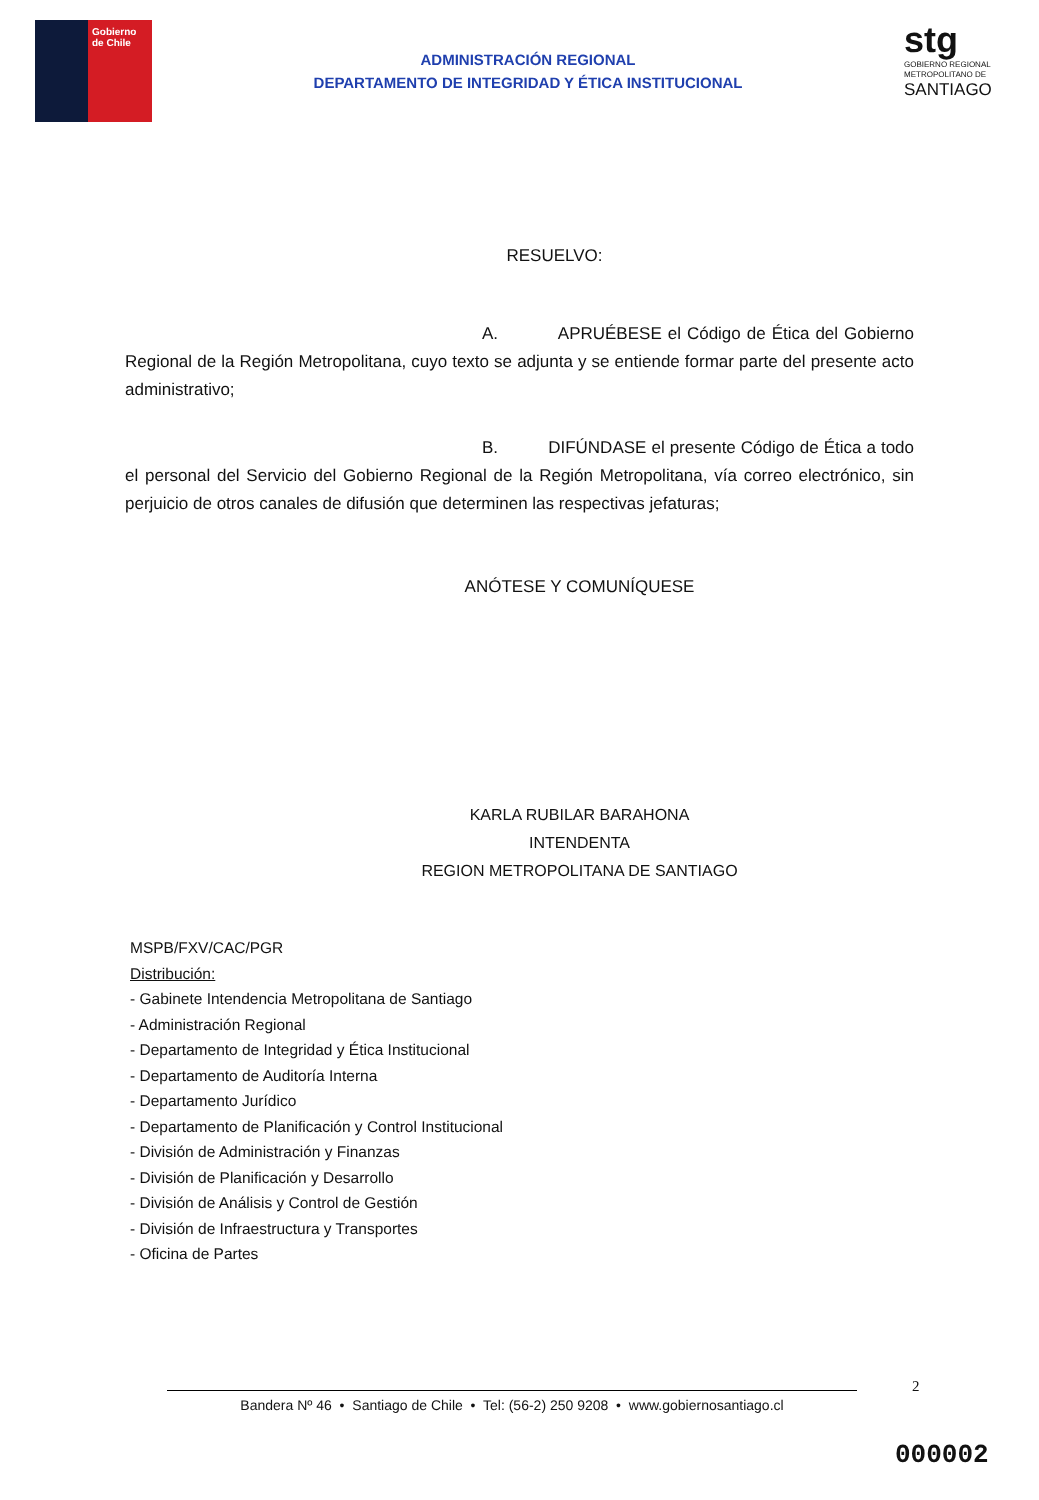Gobierno
de Chile
ADMINISTRACIÓN REGIONAL
DEPARTAMENTO DE INTEGRIDAD Y ÉTICA INSTITUCIONAL
stg
GOBIERNO REGIONAL
METROPOLITANO DE
SANTIAGO
RESUELVO:
A. APRUÉBESE el Código de Ética del Gobierno Regional de la Región Metropolitana, cuyo texto se adjunta y se entiende formar parte del presente acto administrativo;
B. DIFÚNDASE el presente Código de Ética a todo el personal del Servicio del Gobierno Regional de la Región Metropolitana, vía correo electrónico, sin perjuicio de otros canales de difusión que determinen las respectivas jefaturas;
ANÓTESE Y COMUNÍQUESE
KARLA RUBILAR BARAHONA
INTENDENTA
REGION METROPOLITANA DE SANTIAGO
MSPB/FXV/CAC/PGR
Distribución:
- Gabinete Intendencia Metropolitana de Santiago
- Administración Regional
- Departamento de Integridad y Ética Institucional
- Departamento de Auditoría Interna
- Departamento Jurídico
- Departamento de Planificación y Control Institucional
- División de Administración y Finanzas
- División de Planificación y Desarrollo
- División de Análisis y Control de Gestión
- División de Infraestructura y Transportes
- Oficina de Partes
2
Bandera Nº 46 • Santiago de Chile • Tel: (56-2) 250 9208 • www.gobiernosantiago.cl
000002